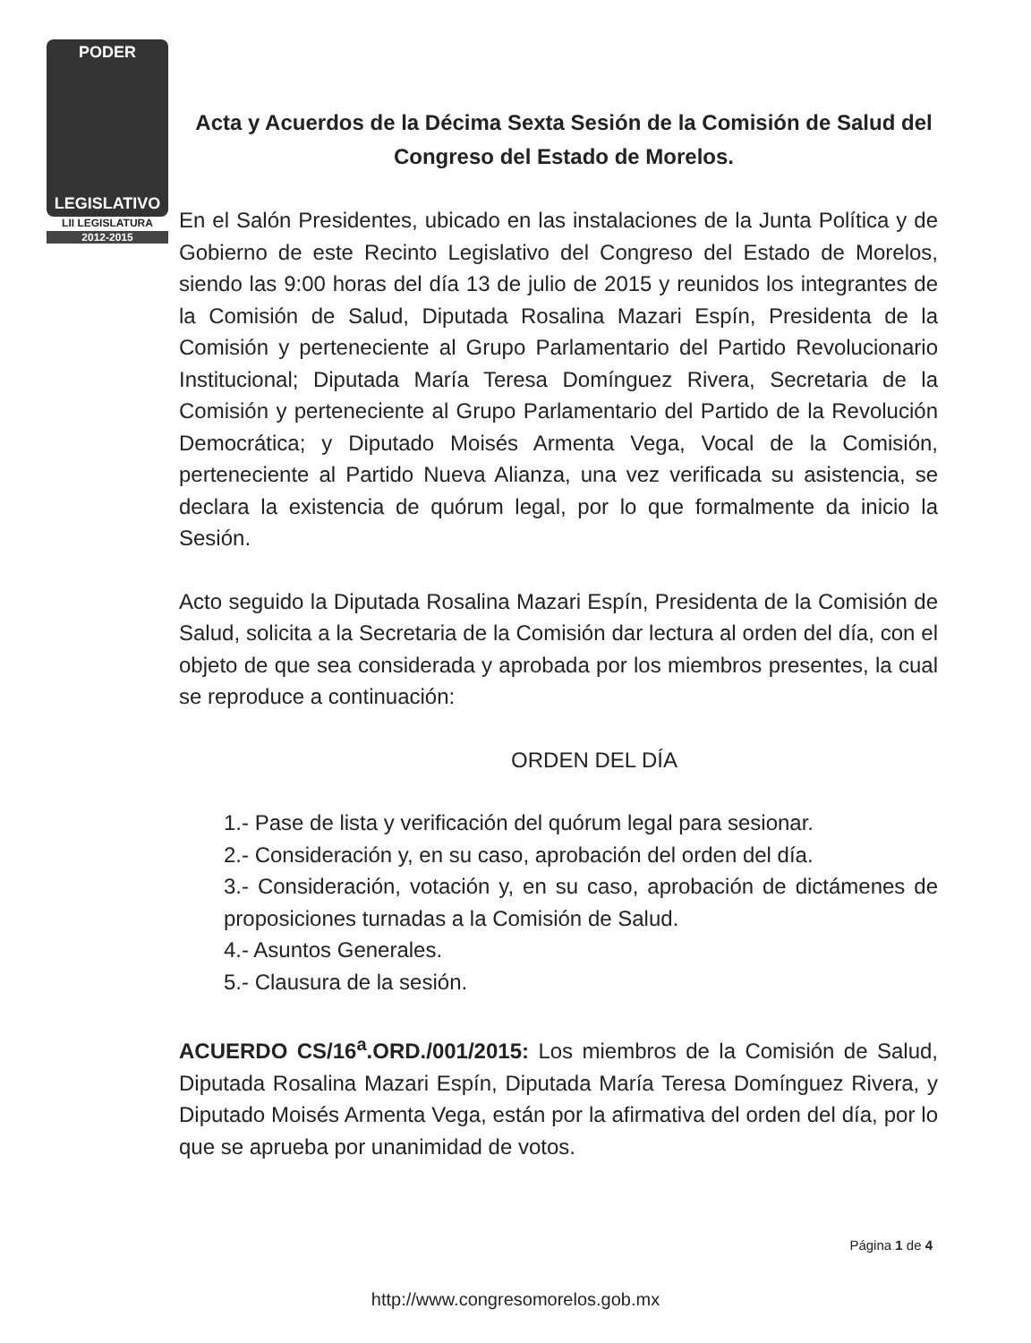PODER
LEGISLATIVO
LII LEGISLATURA
2012-2015
Acta y Acuerdos de la Décima Sexta Sesión de la Comisión de Salud del Congreso del Estado de Morelos.
En el Salón Presidentes, ubicado en las instalaciones de la Junta Política y de Gobierno de este Recinto Legislativo del Congreso del Estado de Morelos, siendo las 9:00 horas del día 13 de julio de 2015 y reunidos los integrantes de la Comisión de Salud, Diputada Rosalina Mazari Espín, Presidenta de la Comisión y perteneciente al Grupo Parlamentario del Partido Revolucionario Institucional; Diputada María Teresa Domínguez Rivera, Secretaria de la Comisión y perteneciente al Grupo Parlamentario del Partido de la Revolución Democrática; y Diputado Moisés Armenta Vega, Vocal de la Comisión, perteneciente al Partido Nueva Alianza, una vez verificada su asistencia, se declara la existencia de quórum legal, por lo que formalmente da inicio la Sesión.
Acto seguido la Diputada Rosalina Mazari Espín, Presidenta de la Comisión de Salud, solicita a la Secretaria de la Comisión dar lectura al orden del día, con el objeto de que sea considerada y aprobada por los miembros presentes, la cual se reproduce a continuación:
ORDEN DEL DÍA
1.- Pase de lista y verificación del quórum legal para sesionar.
2.- Consideración y, en su caso, aprobación del orden del día.
3.- Consideración, votación y, en su caso, aprobación de dictámenes de proposiciones turnadas a la Comisión de Salud.
4.- Asuntos Generales.
5.- Clausura de la sesión.
ACUERDO CS/16<sup>a</sup>.ORD./001/2015: Los miembros de la Comisión de Salud, Diputada Rosalina Mazari Espín, Diputada María Teresa Domínguez Rivera, y Diputado Moisés Armenta Vega, están por la afirmativa del orden del día, por lo que se aprueba por unanimidad de votos.
Página 1 de 4
http://www.congresomorelos.gob.mx